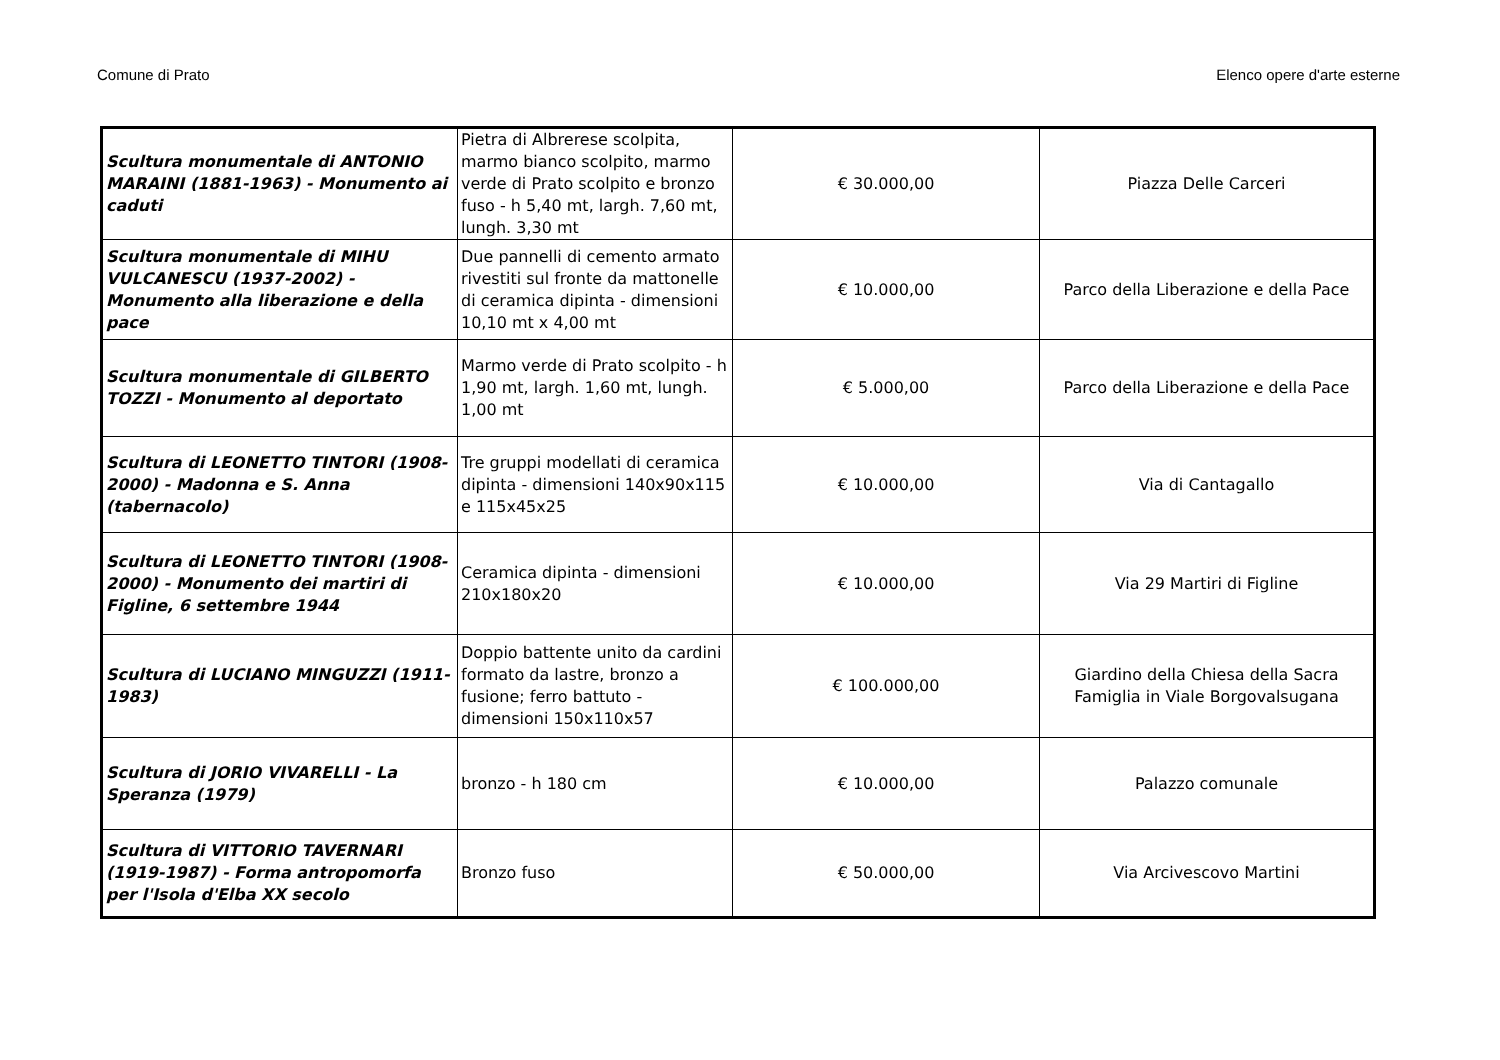Comune di Prato Elenco opere d'arte esterne
| Scultura monumentale di ANTONIO MARAINI (1881-1963) - Monumento ai caduti | Pietra di Albrerese scolpita, marmo bianco scolpito, marmo verde di Prato scolpito e bronzo fuso - h 5,40 mt, largh. 7,60 mt, lungh. 3,30 mt | € 30.000,00 | Piazza Delle Carceri |
| Scultura monumentale di MIHU VULCANESCU (1937-2002) - Monumento alla liberazione e della pace | Due pannelli di cemento armato rivestiti sul fronte da mattonelle di ceramica dipinta - dimensioni 10,10 mt x 4,00 mt | € 10.000,00 | Parco della Liberazione e della Pace |
| Scultura monumentale di GILBERTO TOZZI - Monumento al deportato | Marmo verde di Prato scolpito - h 1,90 mt, largh. 1,60 mt, lungh. 1,00 mt | € 5.000,00 | Parco della Liberazione e della Pace |
| Scultura di LEONETTO TINTORI (1908-2000) - Madonna e S. Anna (tabernacolo) | Tre gruppi modellati di ceramica dipinta - dimensioni 140x90x115 e 115x45x25 | € 10.000,00 | Via di Cantagallo |
| Scultura di LEONETTO TINTORI (1908-2000) - Monumento dei martiri di Figline, 6 settembre 1944 | Ceramica dipinta - dimensioni 210x180x20 | € 10.000,00 | Via 29 Martiri di Figline |
| Scultura di LUCIANO MINGUZZI (1911-1983) | Doppio battente unito da cardini formato da lastre, bronzo a fusione; ferro battuto - dimensioni 150x110x57 | € 100.000,00 | Giardino della Chiesa della Sacra Famiglia in Viale Borgovalsugana |
| Scultura di JORIO VIVARELLI - La Speranza (1979) | bronzo - h 180 cm | € 10.000,00 | Palazzo comunale |
| Scultura di VITTORIO TAVERNARI (1919-1987) - Forma antropomorfa per l'Isola d'Elba XX secolo | Bronzo fuso | € 50.000,00 | Via Arcivescovo Martini |